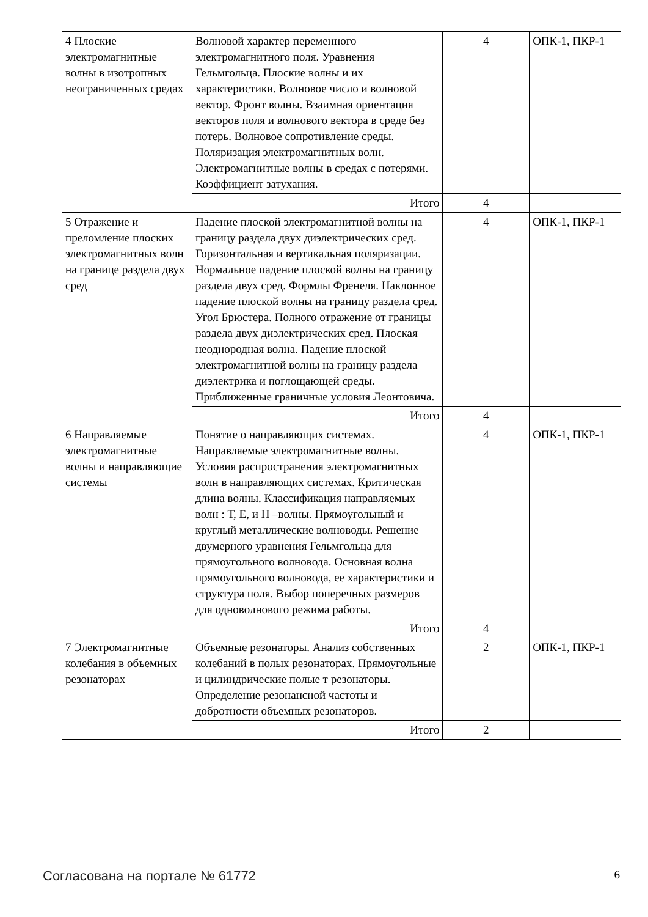| 4 Плоские электромагнитные волны в изотропных неограниченных средах | Волновой характер переменного электромагнитного поля. Уравнения Гельмгольца. Плоские волны и их характеристики. Волновое число и волновой вектор. Фронт волны. Взаимная ориентация векторов поля и волнового вектора в среде без потерь. Волновое сопротивление среды. Поляризация электромагнитных волн. Электромагнитные волны в средах с потерями. Коэффициент затухания. | 4 | ОПК-1, ПКР-1 |
| | Итого | 4 | |
| 5 Отражение и преломление плоских электромагнитных волн на границе раздела двух сред | Падение плоской электромагнитной волны на границу раздела двух диэлектрических сред. Горизонтальная и вертикальная поляризации. Нормальное падение плоской волны на границу раздела двух сред. Формлы Френеля. Наклонное падение плоской волны на границу раздела сред. Угол Брюстера. Полного отражение от границы раздела двух диэлектрических сред. Плоская неоднородная волна. Падение плоской электромагнитной волны на границу раздела диэлектрика и поглощающей среды. Приближенные граничные условия Леонтовича. | 4 | ОПК-1, ПКР-1 |
| | Итого | 4 | |
| 6 Направляемые электромагнитные волны и направляющие системы | Понятие о направляющих системах. Направляемые электромагнитные волны. Условия распространения электромагнитных волн в направляющих системах. Критическая длина волны. Классификация направляемых волн : Т, Е, и Н –волны. Прямоугольный и круглый металлические волноводы. Решение двумерного уравнения Гельмгольца для прямоугольного волновода. Основная волна прямоугольного волновода, ее характеристики и структура поля. Выбор поперечных размеров для одноволнового режима работы. | 4 | ОПК-1, ПКР-1 |
| | Итого | 4 | |
| 7 Электромагнитные колебания в объемных резонаторах | Объемные резонаторы. Анализ собственных колебаний в полых резонаторах. Прямоугольные и цилиндрические полые т резонаторы. Определение резонансной частоты и добротности объемных резонаторов. | 2 | ОПК-1, ПКР-1 |
| | Итого | 2 | |
Согласована на портале № 61772 6